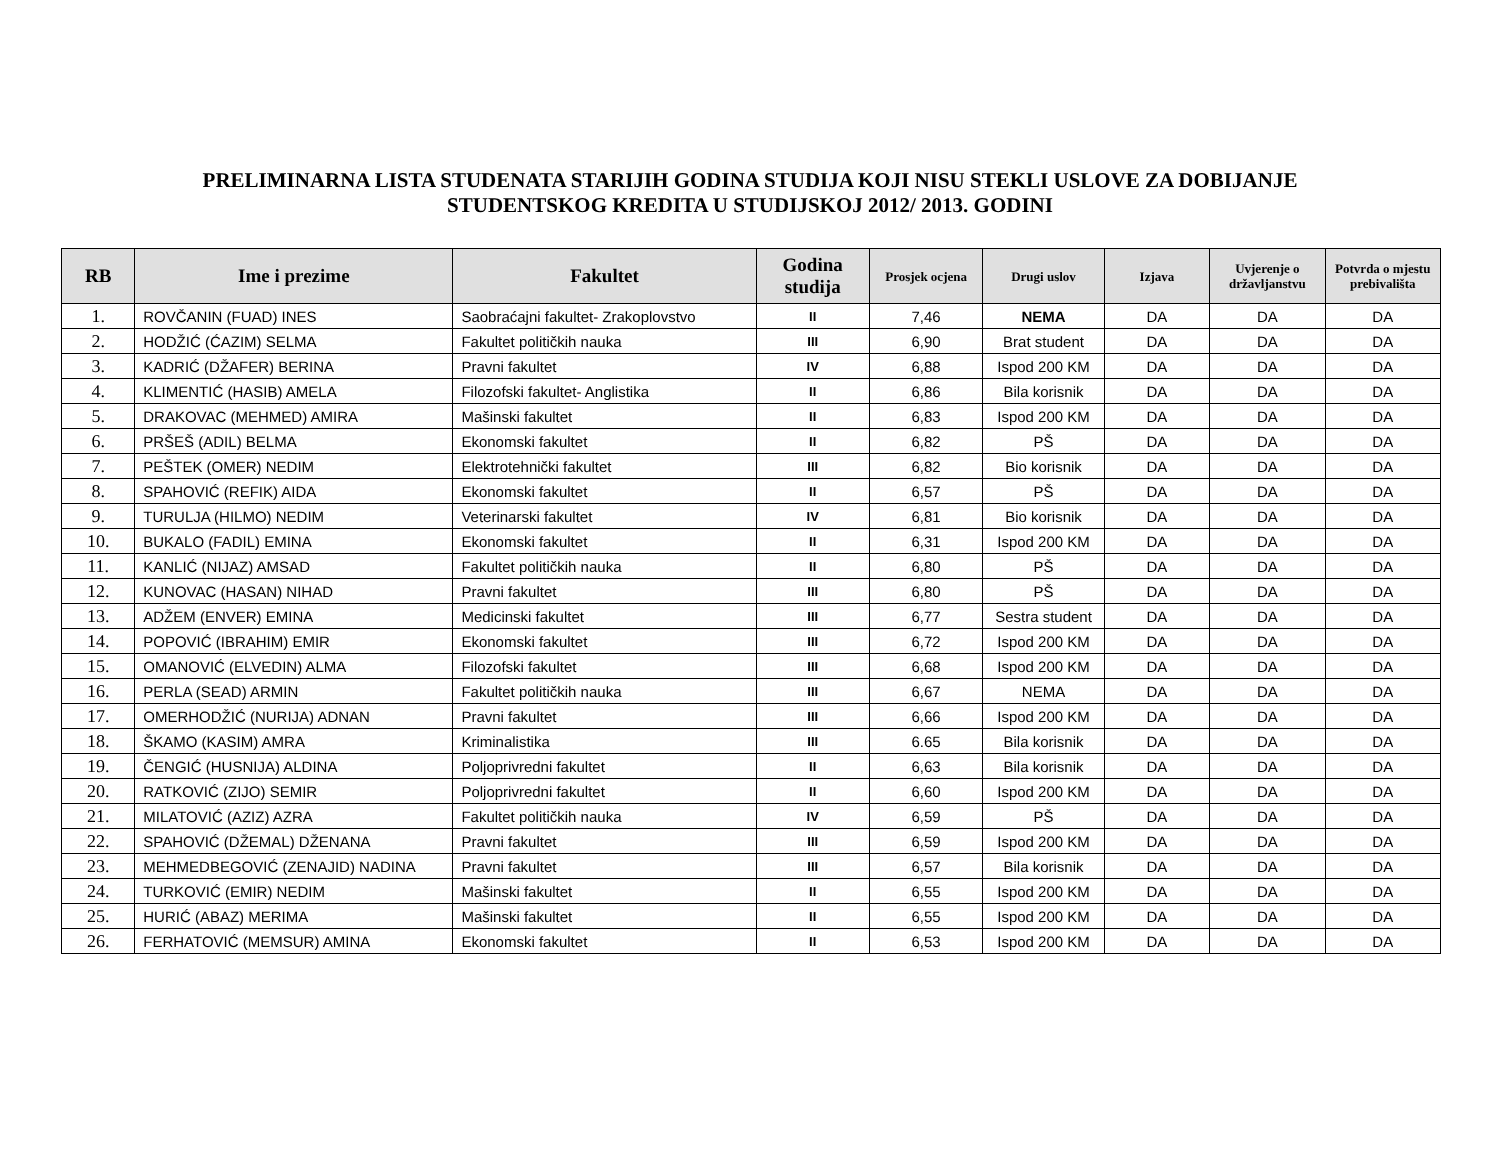PRELIMINARNA LISTA STUDENATA STARIJIH GODINA STUDIJA KOJI NISU STEKLI USLOVE ZA DOBIJANJE
STUDENTSKOG KREDITA U STUDIJSKOJ 2012/ 2013. GODINI
| RB | Ime i prezime | Fakultet | Godina studija | Prosjek ocjena | Drugi uslov | Izjava | Uvjerenje o državljanstvu | Potvrda o mjestu prebivališta |
| --- | --- | --- | --- | --- | --- | --- | --- | --- |
| 1. | ROVČANIN (FUAD) INES | Saobraćajni fakultet- Zrakoplovstvo | II | 7,46 | NEMA | DA | DA | DA |
| 2. | HODŽIĆ (ĆAZIM) SELMA | Fakultet političkih nauka | III | 6,90 | Brat student | DA | DA | DA |
| 3. | KADRIĆ (DŽAFER) BERINA | Pravni fakultet | IV | 6,88 | Ispod 200 KM | DA | DA | DA |
| 4. | KLIMENTIĆ (HASIB) AMELA | Filozofski fakultet- Anglistika | II | 6,86 | Bila korisnik | DA | DA | DA |
| 5. | DRAKOVAC (MEHMED) AMIRA | Mašinski fakultet | II | 6,83 | Ispod 200 KM | DA | DA | DA |
| 6. | PRŠEŠ (ADIL) BELMA | Ekonomski fakultet | II | 6,82 | PŠ | DA | DA | DA |
| 7. | PEŠTEK (OMER) NEDIM | Elektrotehnički fakultet | III | 6,82 | Bio korisnik | DA | DA | DA |
| 8. | SPAHOVIĆ (REFIK) AIDA | Ekonomski fakultet | II | 6,57 | PŠ | DA | DA | DA |
| 9. | TURULJA (HILMO) NEDIM | Veterinarski fakultet | IV | 6,81 | Bio korisnik | DA | DA | DA |
| 10. | BUKALO (FADIL) EMINA | Ekonomski fakultet | II | 6,31 | Ispod 200 KM | DA | DA | DA |
| 11. | KANLIĆ (NIJAZ) AMSAD | Fakultet političkih nauka | II | 6,80 | PŠ | DA | DA | DA |
| 12. | KUNOVAC (HASAN) NIHAD | Pravni fakultet | III | 6,80 | PŠ | DA | DA | DA |
| 13. | ADŽEM (ENVER) EMINA | Medicinski fakultet | III | 6,77 | Sestra student | DA | DA | DA |
| 14. | POPOVIĆ (IBRAHIM) EMIR | Ekonomski fakultet | III | 6,72 | Ispod 200 KM | DA | DA | DA |
| 15. | OMANOVIĆ (ELVEDIN) ALMA | Filozofski fakultet | III | 6,68 | Ispod 200 KM | DA | DA | DA |
| 16. | PERLA (SEAD) ARMIN | Fakultet političkih nauka | III | 6,67 | NEMA | DA | DA | DA |
| 17. | OMERHODŽIĆ (NURIJA) ADNAN | Pravni fakultet | III | 6,66 | Ispod 200 KM | DA | DA | DA |
| 18. | ŠKAMO (KASIM) AMRA | Kriminalistika | III | 6.65 | Bila korisnik | DA | DA | DA |
| 19. | ČENGIĆ (HUSNIJA) ALDINA | Poljoprivredni fakultet | II | 6,63 | Bila korisnik | DA | DA | DA |
| 20. | RATKOVIĆ (ZIJO) SEMIR | Poljoprivredni fakultet | II | 6,60 | Ispod 200 KM | DA | DA | DA |
| 21. | MILATOVIĆ (AZIZ) AZRA | Fakultet političkih nauka | IV | 6,59 | PŠ | DA | DA | DA |
| 22. | SPAHOVIĆ (DŽEMAL) DŽENANA | Pravni fakultet | III | 6,59 | Ispod 200 KM | DA | DA | DA |
| 23. | MEHMEDBEGOVIĆ (ZENAJID) NADINA | Pravni fakultet | III | 6,57 | Bila korisnik | DA | DA | DA |
| 24. | TURKOVIĆ (EMIR) NEDIM | Mašinski fakultet | II | 6,55 | Ispod 200 KM | DA | DA | DA |
| 25. | HURIĆ (ABAZ) MERIMA | Mašinski fakultet | II | 6,55 | Ispod 200 KM | DA | DA | DA |
| 26. | FERHATOVIĆ (MEMSUR) AMINA | Ekonomski fakultet | II | 6,53 | Ispod 200 KM | DA | DA | DA |